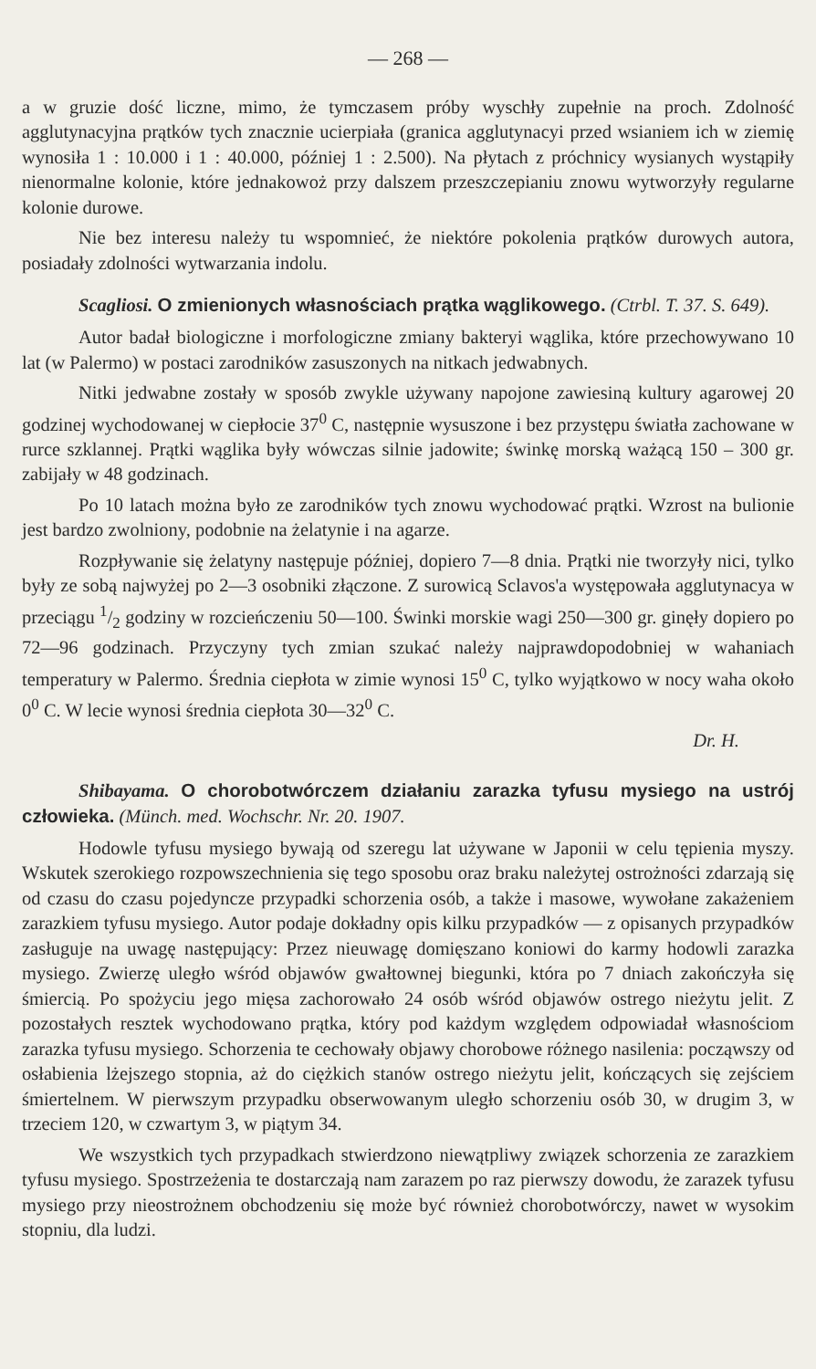— 268 —
a w gruzie dość liczne, mimo, że tymczasem próby wyschły zupełnie na proch. Zdolność agglutynacyjna prątków tych znacznie ucierpiała (granica agglutynacyi przed wsianiem ich w ziemię wynosiła 1 : 10.000 i 1 : 40.000, później 1 : 2.500). Na płytach z próchnicy wysianych wystąpiły nienormalne kolonie, które jednakowoż przy dalszem przeszczepianiu znowu wytworzyły regularne kolonie durowe.
Nie bez interesu należy tu wspomnieć, że niektóre pokolenia prątków durowych autora, posiadały zdolności wytwarzania indolu.
Scagliosi. O zmienionych własnościach prątka wąglikowego. (Ctrbl. T. 37. S. 649).
Autor badał biologiczne i morfologiczne zmiany bakteryi wąglika, które przechowywano 10 lat (w Palermo) w postaci zarodników zasuszonych na nitkach jedwabnych.
Nitki jedwabne zostały w sposób zwykle używany napojone zawiesiną kultury agarowej 20 godzinej wychodowanej w ciepłocie 37<sup>0</sup> C, następnie wysuszone i bez przystępu światła zachowane w rurce szklannej. Prątki wąglika były wówczas silnie jadowite; świnkę morską ważącą 150 – 300 gr. zabijały w 48 godzinach.
Po 10 latach można było ze zarodników tych znowu wychodować prątki. Wzrost na bulionie jest bardzo zwolniony, podobnie na żelatynie i na agarze.
Rozpływanie się żelatyny następuje później, dopiero 7—8 dnia. Prątki nie tworzyły nici, tylko były ze sobą najwyżej po 2—3 osobniki złączone. Z surowicą Sclavos'a występowała agglutynacya w przeciągu 1/2 godziny w rozcieńczeniu 50—100. Świnki morskie wagi 250—300 gr. ginęły dopiero po 72—96 godzinach. Przyczyny tych zmian szukać należy najprawdopodobniej w wahaniach temperatury w Palermo. Średnia ciepłota w zimie wynosi 15<sup>0</sup> C, tylko wyjątkowo w nocy waha około 0<sup>0</sup> C. W lecie wynosi średnia ciepłota 30—32<sup>0</sup> C.
Dr. H.
Shibayama. O chorobotwórczem działaniu zarazka tyfusu mysiego na ustrój człowieka. (Münch. med. Wochschr. Nr. 20. 1907.
Hodowle tyfusu mysiego bywają od szeregu lat używane w Japonii w celu tępienia myszy. Wskutek szerokiego rozpowszechnienia się tego sposobu oraz braku należytej ostrożności zdarzają się od czasu do czasu pojedyncze przypadki schorzenia osób, a także i masowe, wywołane zakażeniem zarazkiem tyfusu mysiego. Autor podaje dokładny opis kilku przypadków — z opisanych przypadków zasługuje na uwagę następujący: Przez nieuwagę domięszano koniowi do karmy hodowli zarazka mysiego. Zwierzę uległo wśród objawów gwałtownej biegunki, która po 7 dniach zakończyła się śmiercią. Po spożyciu jego mięsa zachorowało 24 osób wśród objawów ostrego nieżytu jelit. Z pozostałych resztek wychodowano prątka, który pod każdym względem odpowiadał własnościom zarazka tyfusu mysiego. Schorzenia te cechowały objawy chorobowe różnego nasilenia: począwszy od osłabienia lżejszego stopnia, aż do ciężkich stanów ostrego nieżytu jelit, kończących się zejściem śmiertelnem. W pierwszym przypadku obserwowanym uległo schorzeniu osób 30, w drugim 3, w trzeciem 120, w czwartym 3, w piątym 34.
We wszystkich tych przypadkach stwierdzono niewątpliwy związek schorzenia ze zarazkiem tyfusu mysiego. Spostrzeżenia te dostarczają nam zarazem po raz pierwszy dowodu, że zarazek tyfusu mysiego przy nieostrożnem obchodzeniu się może być również chorobotwórczy, nawet w wysokim stopniu, dla ludzi.